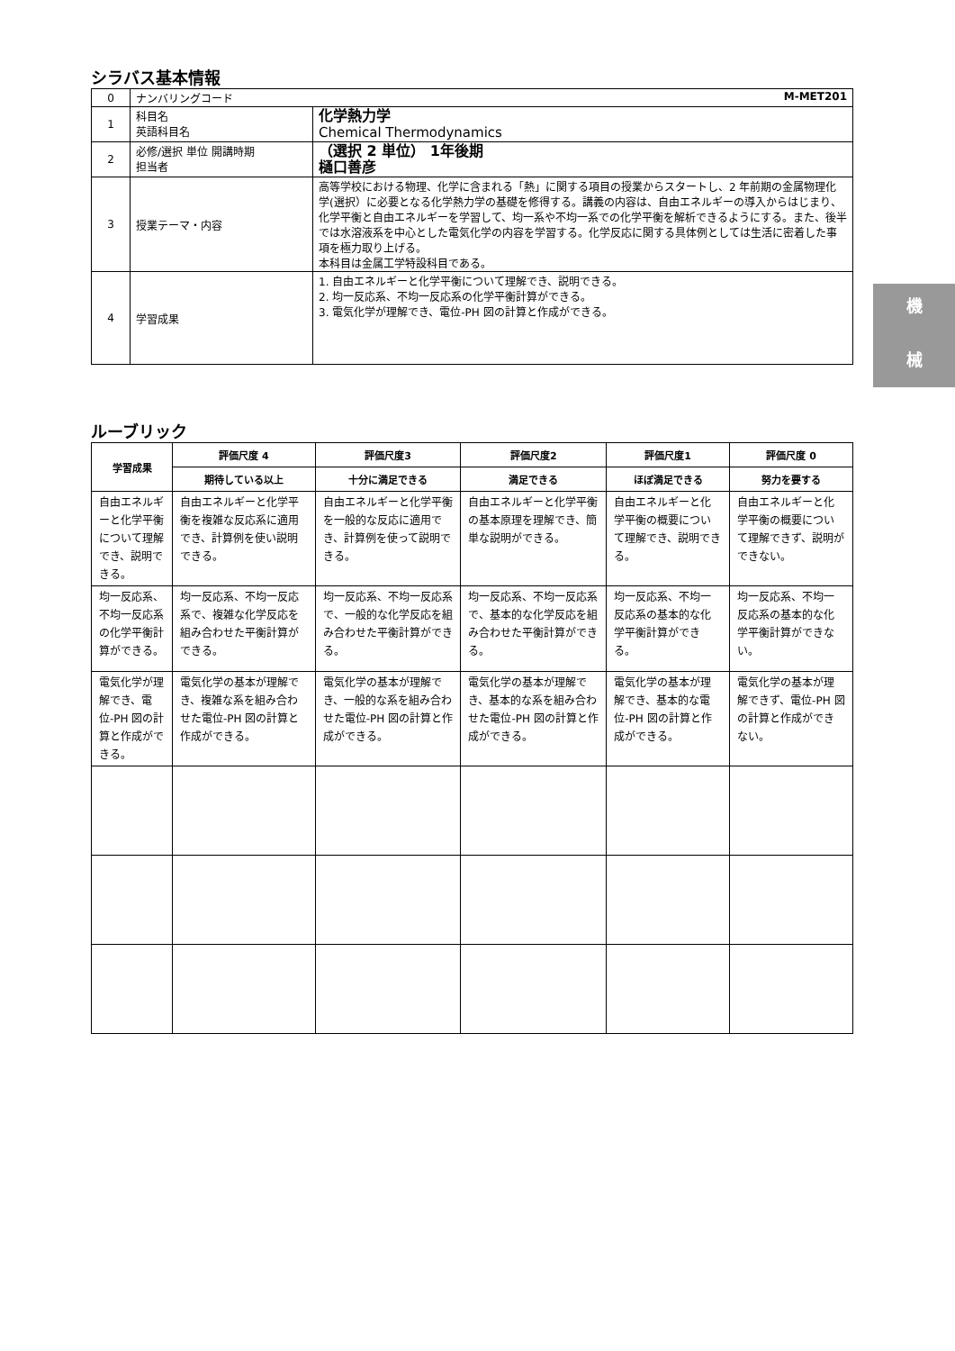シラバス基本情報
| 0 | ナンバリングコード M-MET201 | |
| 1 | 科目名 英語科目名 | 化学熱力学 Chemical Thermodynamics |
| 2 | 必修/選択 単位 開講時期 担当者 | （選択 2 単位） 1年後期 樋口善彦 |
| 3 | 授業テーマ・内容 | 高等学校における物理、化学に含まれる「熱」に関する項目の授業からスタートし、2 年前期の金属物理化学(選択）に必要となる化学熱力学の基礎を修得する。講義の内容は、自由エネルギーの導入からはじまり、化学平衡と自由エネルギーを学習して、均一系や不均一系での化学平衡を解析できるようにする。また、後半では水溶液系を中心とした電気化学の内容を学習する。化学反応に関する具体例としては生活に密着した事項を極力取り上げる。 本科目は金属工学特設科目である。 |
| 4 | 学習成果 | 1. 自由エネルギーと化学平衡について理解でき、説明できる。 2. 均一反応系、不均一反応系の化学平衡計算ができる。 3. 電気化学が理解でき、電位-PH 図の計算と作成ができる。 |
ルーブリック
| 学習成果 | 評価尺度 4 | 評価尺度3 | 評価尺度2 | 評価尺度1 | 評価尺度 0 |
| --- | --- | --- | --- | --- | --- |
| | 期待している以上 | 十分に満足できる | 満足できる | ほぼ満足できる | 努力を要する |
| 自由エネルギーと化学平衡について理解でき、説明できる。 | 自由エネルギーと化学平衡を複雑な反応系に適用でき、計算例を使い説明できる。 | 自由エネルギーと化学平衡を一般的な反応に適用でき、計算例を使って説明できる。 | 自由エネルギーと化学平衡の基本原理を理解でき、簡単な説明ができる。 | 自由エネルギーと化学平衡の概要について理解でき、説明できる。 | 自由エネルギーと化学平衡の概要について理解できず、説明ができない。 |
| 均一反応系、不均一反応系の化学平衡計算ができる。 | 均一反応系、不均一反応系で、複雑な化学反応を組み合わせた平衡計算ができる。 | 均一反応系、不均一反応系で、一般的な化学反応を組み合わせた平衡計算ができる。 | 均一反応系、不均一反応系で、基本的な化学反応を組み合わせた平衡計算ができる。 | 均一反応系、不均一反応系の基本的な化学平衡計算ができる。 | 均一反応系、不均一反応系の基本的な化学平衡計算ができない。 |
| 電気化学が理解でき、電位-PH 図の計算と作成ができる。 | 電気化学の基本が理解でき、複雑な系を組み合わせた電位-PH 図の計算と作成ができる。 | 電気化学の基本が理解でき、一般的な系を組み合わせた電位-PH 図の計算と作成ができる。 | 電気化学の基本が理解でき、基本的な系を組み合わせた電位-PH 図の計算と作成ができる。 | 電気化学の基本が理解でき、基本的な電位-PH 図の計算と作成ができる。 | 電気化学の基本が理解できず、電位-PH 図の計算と作成ができない。 |
機
械